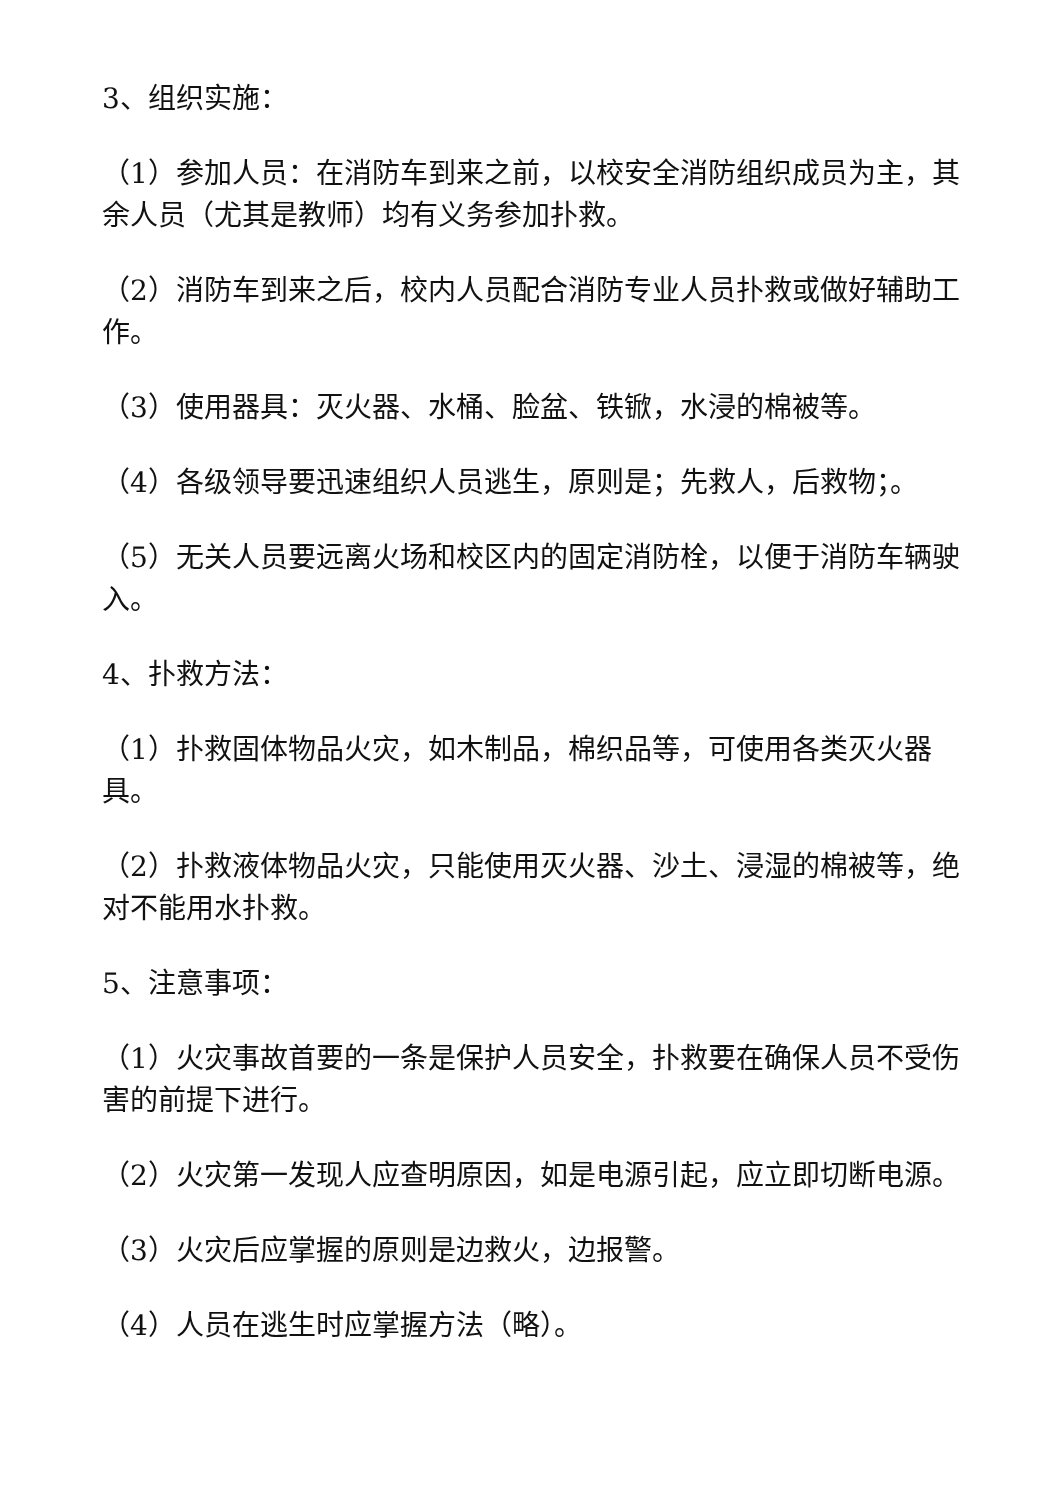3、组织实施：
（1）参加人员：在消防车到来之前，以校安全消防组织成员为主，其余人员（尤其是教师）均有义务参加扑救。
（2）消防车到来之后，校内人员配合消防专业人员扑救或做好辅助工作。
（3）使用器具：灭火器、水桶、脸盆、铁锨，水浸的棉被等。
（4）各级领导要迅速组织人员逃生，原则是；先救人，后救物；。
（5）无关人员要远离火场和校区内的固定消防栓，以便于消防车辆驶入。
4、扑救方法：
（1）扑救固体物品火灾，如木制品，棉织品等，可使用各类灭火器具。
（2）扑救液体物品火灾，只能使用灭火器、沙土、浸湿的棉被等，绝对不能用水扑救。
5、注意事项：
（1）火灾事故首要的一条是保护人员安全，扑救要在确保人员不受伤害的前提下进行。
（2）火灾第一发现人应查明原因，如是电源引起，应立即切断电源。
（3）火灾后应掌握的原则是边救火，边报警。
（4）人员在逃生时应掌握方法（略）。